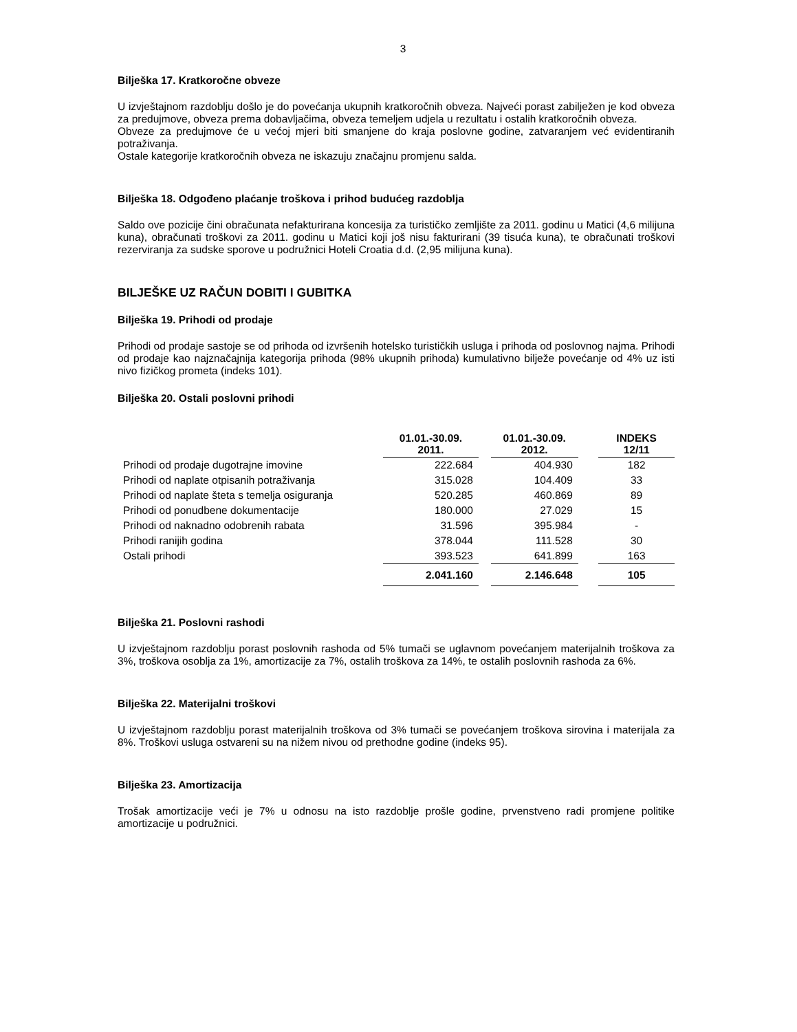3
Bilješka 17. Kratkoročne obveze
U izvještajnom razdoblju došlo je do povećanja ukupnih kratkoročnih obveza. Najveći porast zabilježen je kod obveza za predujmove, obveza prema dobavljačima, obveza temeljem udjela u rezultatu i ostalih kratkoročnih obveza.
Obveze za predujmove će u većoj mjeri biti smanjene do kraja poslovne godine, zatvaranjem već evidentiranih potraživanja.
Ostale kategorije kratkoročnih obveza ne iskazuju značajnu promjenu salda.
Bilješka 18. Odgođeno plaćanje troškova i prihod budućeg razdoblja
Saldo ove pozicije čini obračunata nefakturirana koncesija za turističko zemljište za 2011. godinu u Matici (4,6 milijuna kuna), obračunati troškovi za 2011. godinu u Matici koji još nisu fakturirani (39 tisuća kuna), te obračunati troškovi rezerviranja za sudske sporove u podružnici Hoteli Croatia d.d. (2,95 milijuna kuna).
BILJEŠKE UZ RAČUN DOBITI I GUBITKA
Bilješka 19. Prihodi od prodaje
Prihodi od prodaje sastoje se od prihoda od izvršenih hotelsko turističkih usluga i prihoda od poslovnog najma. Prihodi od prodaje kao najznačajnija kategorija prihoda (98% ukupnih prihoda) kumulativno bilježe povećanje od 4% uz isti nivo fizičkog prometa (indeks 101).
Bilješka 20. Ostali poslovni prihodi
| | 01.01.-30.09. 2011. | | 01.01.-30.09. 2012. | | INDEKS 12/11 |
| Prihodi od prodaje dugotrajne imovine | 222.684 | | 404.930 | | 182 |
| Prihodi od naplate otpisanih potraživanja | 315.028 | | 104.409 | | 33 |
| Prihodi od naplate šteta s temelja osiguranja | 520.285 | | 460.869 | | 89 |
| Prihodi od ponudbene dokumentacije | 180.000 | | 27.029 | | 15 |
| Prihodi od naknadno odobrenih rabata | 31.596 | | 395.984 | | - |
| Prihodi ranijih godina | 378.044 | | 111.528 | | 30 |
| Ostali prihodi | 393.523 | | 641.899 | | 163 |
| | 2.041.160 | | 2.146.648 | | 105 |
Bilješka 21. Poslovni rashodi
U izvještajnom razdoblju porast poslovnih rashoda od 5% tumači se uglavnom povećanjem materijalnih troškova za 3%, troškova osoblja za 1%, amortizacije za 7%, ostalih troškova za 14%, te ostalih poslovnih rashoda za 6%.
Bilješka 22. Materijalni troškovi
U izvještajnom razdoblju porast materijalnih troškova od 3% tumači se povećanjem troškova sirovina i materijala za 8%. Troškovi usluga ostvareni su na nižem nivou od prethodne godine (indeks 95).
Bilješka 23. Amortizacija
Trošak amortizacije veći je 7% u odnosu na isto razdoblje prošle godine, prvenstveno radi promjene politike amortizacije u podružnici.